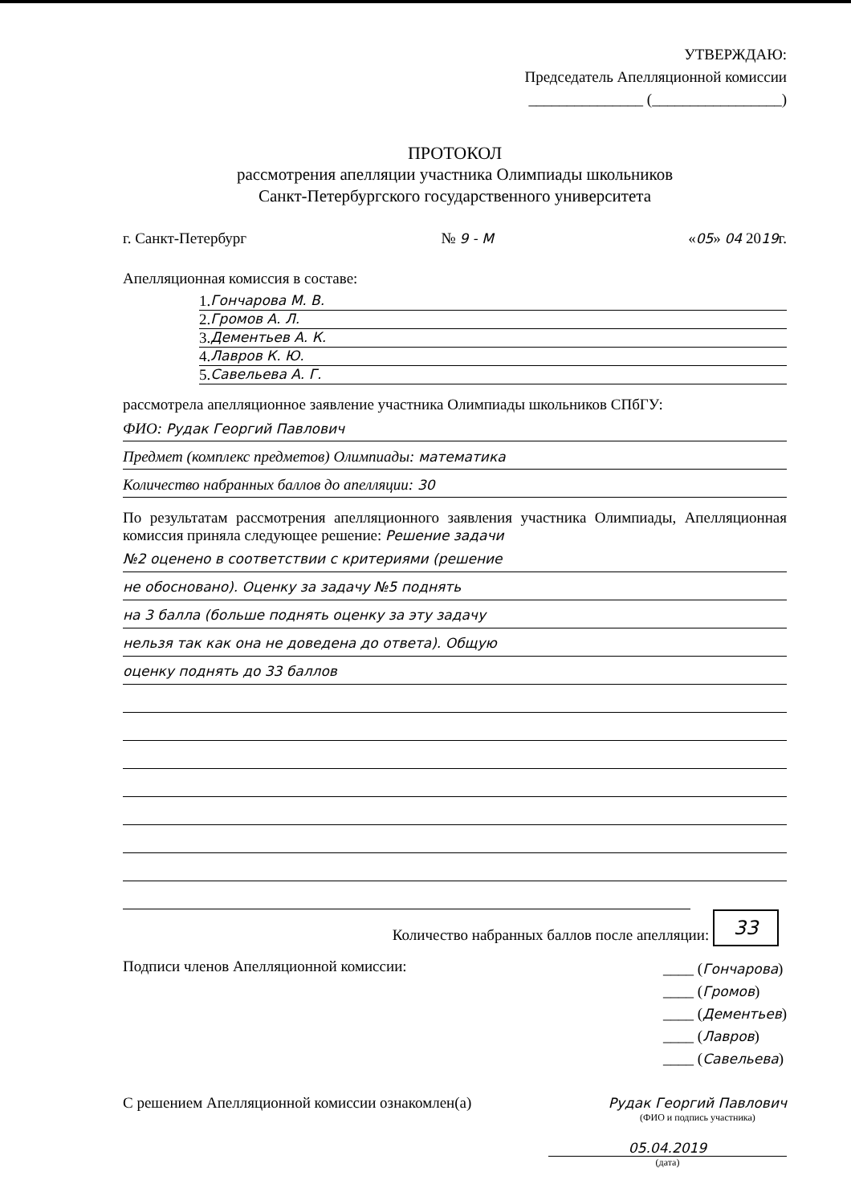УТВЕРЖДАЮ:
Председатель Апелляционной комиссии
_______________ (_________________)
ПРОТОКОЛ
рассмотрения апелляции участника Олимпиады школьников
Санкт-Петербургского государственного университета
г. Санкт-Петербург № 9 - М «05» 04 2019г.
Апелляционная комиссия в составе:
1. Гончарова М. В.
2. Громов А. Л.
3. Дементьев А. К.
4. Лавров К. Ю.
5. Савельева А. Г.
рассмотрела апелляционное заявление участника Олимпиады школьников СПбГУ:
ФИО: Рудак Георгий Павлович
Предмет (комплекс предметов) Олимпиады: математика
Количество набранных баллов до апелляции: 30
По результатам рассмотрения апелляционного заявления участника Олимпиады, Апелляционная комиссия приняла следующее решение: Решение задачи
№2 оценено в соответствии с критериями (решение
не обосновано). Оценку за задачу №5 поднять
на 3 балла (больше поднять оценку за эту задачу
нельзя так как она не доведена до ответа). Общую
оценку поднять до 33 баллов
Количество набранных баллов после апелляции: 33
Подписи членов Апелляционной комиссии: ____ (Гончарова)
____ (Громов)
____ (Дементьев)
____ (Лавров)
____ (Савельева)
С решением Апелляционной комиссии ознакомлен(а) Рудак Георгий Павлович
(ФИО и подпись участника)
05.04.2019
(дата)